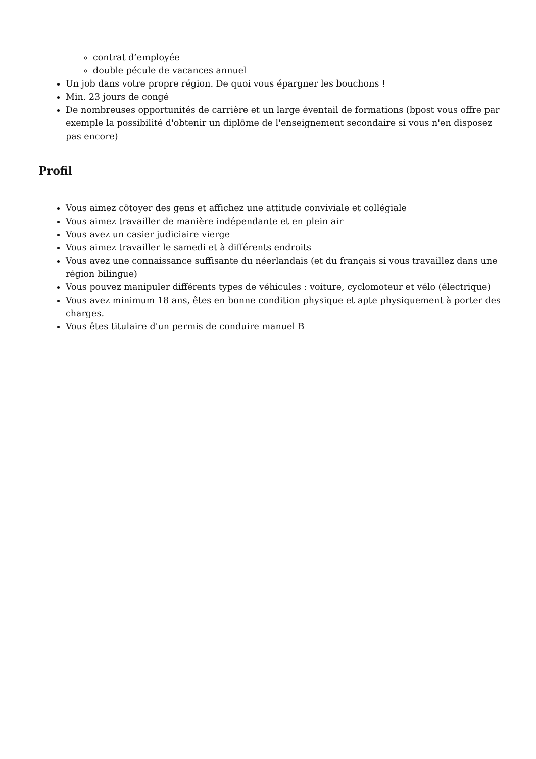contrat d’employée
double pécule de vacances annuel
Un job dans votre propre région. De quoi vous épargner les bouchons !
Min. 23 jours de congé
De nombreuses opportunités de carrière et un large éventail de formations (bpost vous offre par exemple la possibilité d'obtenir un diplôme de l'enseignement secondaire si vous n'en disposez pas encore)
Profil
Vous aimez côtoyer des gens et affichez une attitude conviviale et collégiale
Vous aimez travailler de manière indépendante et en plein air
Vous avez un casier judiciaire vierge
Vous aimez travailler le samedi et à différents endroits
Vous avez une connaissance suffisante du néerlandais (et du français si vous travaillez dans une région bilingue)
Vous pouvez manipuler différents types de véhicules : voiture, cyclomoteur et vélo (électrique)
Vous avez minimum 18 ans, êtes en bonne condition physique et apte physiquement à porter des charges.
Vous êtes titulaire d'un permis de conduire manuel B